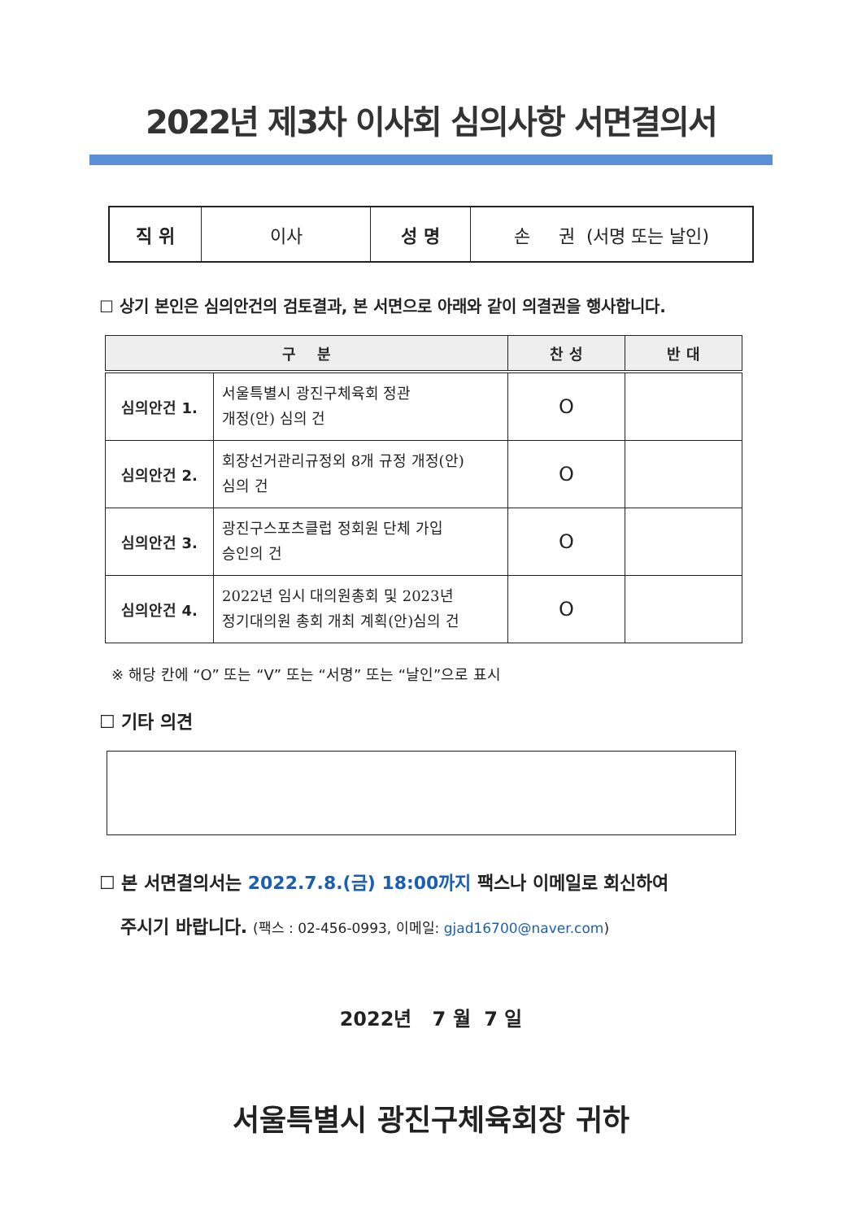2022년 제3차 이사회 심의사항 서면결의서
| 직 위 | 이사 | 성 명 | 손 권 (서명 또는 날인) |
☐ 상기 본인은 심의안건의 검토결과, 본 서면으로 아래와 같이 의결권을 행사합니다.
| 구 분 | | 찬 성 | 반 대 |
| --- | --- | --- | --- |
| 심의안건 1. | 서울특별시 광진구체육회 정관 개정(안) 심의 건 | O | |
| 심의안건 2. | 회장선거관리규정외 8개 규정 개정(안) 심의 건 | O | |
| 심의안건 3. | 광진구스포츠클럽 정회원 단체 가입 승인의 건 | O | |
| 심의안건 4. | 2022년 임시 대의원총회 및 2023년 정기대의원 총회 개최 계획(안)심의 건 | O | |
※ 해당 칸에 “O” 또는 “V” 또는 “서명” 또는 “날인”으로 표시
☐ 기타 의견
☐ 본 서면결의서는 2022.7.8.(금) 18:00까지 팩스나 이메일로 회신하여
주시기 바랍니다. (팩스 : 02-456-0993, 이메일: gjad16700@naver.com)
2022년 7 월 7 일
서울특별시 광진구체육회장 귀하